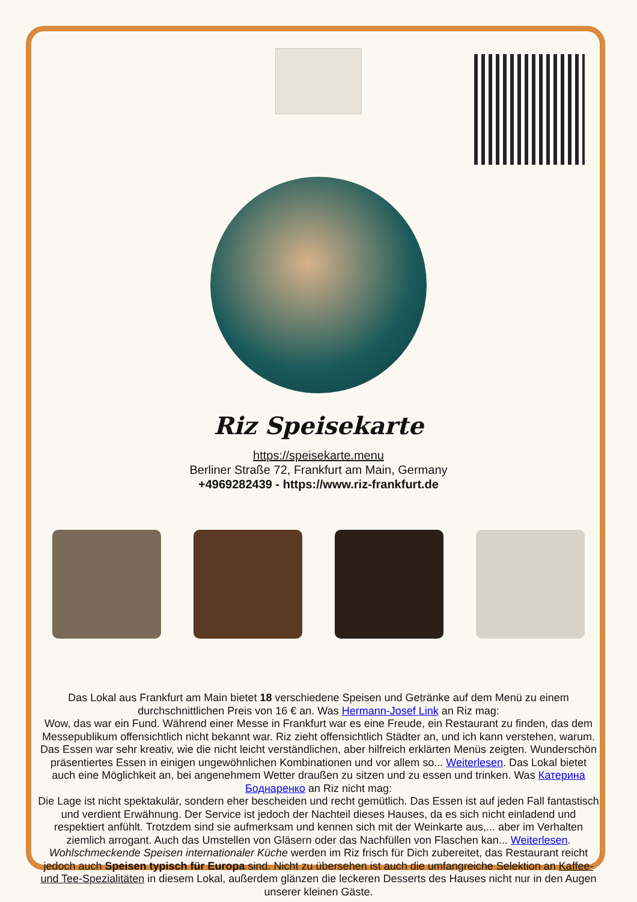Riz Speisekarte
https://speisekarte.menu
Berliner Straße 72, Frankfurt am Main, Germany
+4969282439 - https://www.riz-frankfurt.de
Das Lokal aus Frankfurt am Main bietet 18 verschiedene Speisen und Getränke auf dem Menü zu einem durchschnittlichen Preis von 16 € an. Was Hermann-Josef Link an Riz mag:
Wow, das war ein Fund. Während einer Messe in Frankfurt war es eine Freude, ein Restaurant zu finden, das dem Messepublikum offensichtlich nicht bekannt war. Riz zieht offensichtlich Städter an, und ich kann verstehen, warum. Das Essen war sehr kreativ, wie die nicht leicht verständlichen, aber hilfreich erklärten Menüs zeigten. Wunderschön präsentiertes Essen in einigen ungewöhnlichen Kombinationen und vor allem so... Weiterlesen. Das Lokal bietet auch eine Möglichkeit an, bei angenehmem Wetter draußen zu sitzen und zu essen und trinken. Was Катерина Боднаренко an Riz nicht mag:
Die Lage ist nicht spektakulär, sondern eher bescheiden und recht gemütlich. Das Essen ist auf jeden Fall fantastisch und verdient Erwähnung. Der Service ist jedoch der Nachteil dieses Hauses, da es sich nicht einladend und respektiert anfühlt. Trotzdem sind sie aufmerksam und kennen sich mit der Weinkarte aus,... aber im Verhalten ziemlich arrogant. Auch das Umstellen von Gläsern oder das Nachfüllen von Flaschen kan... Weiterlesen. Wohlschmeckende Speisen internationaler Küche werden im Riz frisch für Dich zubereitet, das Restaurant reicht jedoch auch Speisen typisch für Europa sind. Nicht zu übersehen ist auch die umfangreiche Selektion an Kaffee- und Tee-Spezialitäten in diesem Lokal, außerdem glänzen die leckeren Desserts des Hauses nicht nur in den Augen unserer kleinen Gäste.